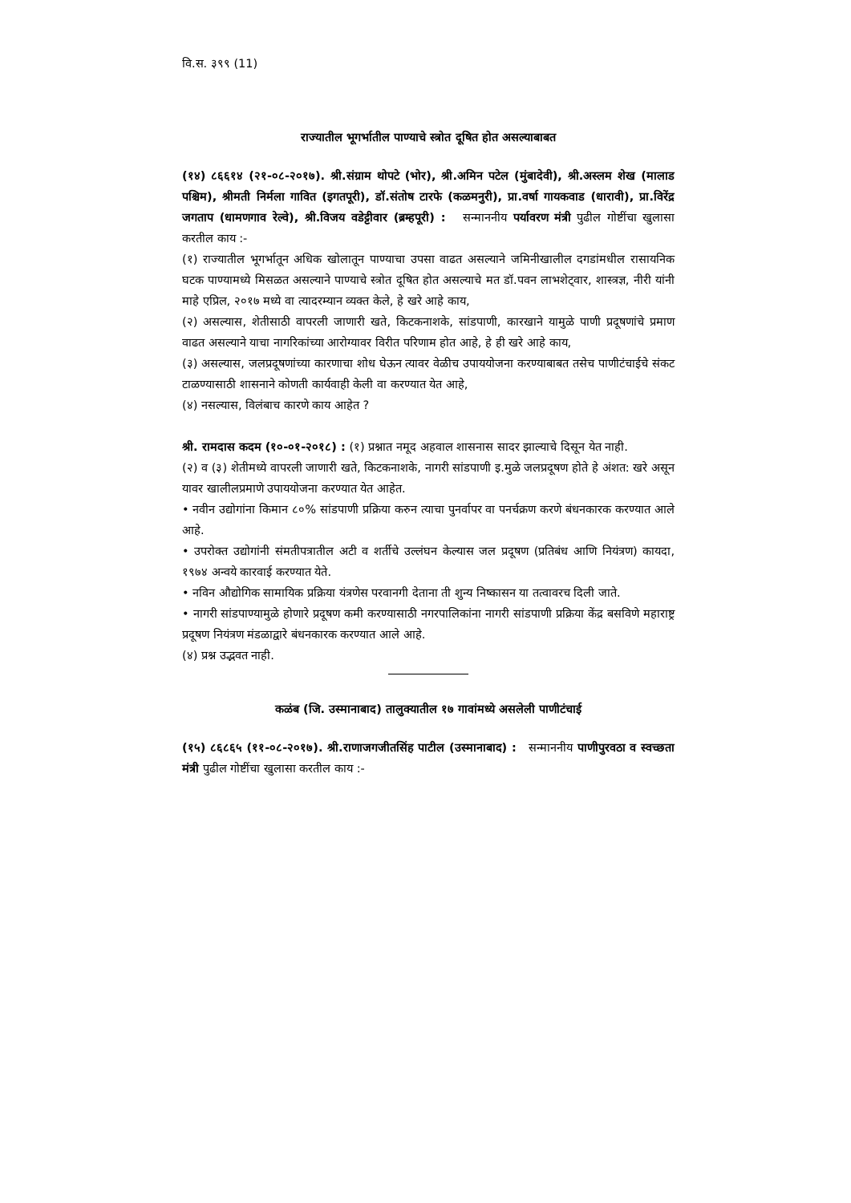वि.स. ३९९ (11)
राज्यातील भूगर्भातील पाण्याचे स्त्रोत दूषित होत असल्याबाबत
(१४) ८६६१४ (२१-०८-२०१७). श्री.संग्राम थोपटे (भोर), श्री.अमिन पटेल (मुंबादेवी), श्री.अस्लम शेख (मालाड पश्चिम), श्रीमती निर्मला गावित (इगतपूरी), डॉ.संतोष टारफे (कळमनुरी), प्रा.वर्षा गायकवाड (धारावी), प्रा.विरेंद्र जगताप (धामणगाव रेल्वे), श्री.विजय वडेट्टीवार (ब्रम्हपूरी) : सन्माननीय पर्यावरण मंत्री पुढील गोष्टींचा खुलासा करतील काय :-
(१) राज्यातील भूगर्भातून अधिक खोलातून पाण्याचा उपसा वाढत असल्याने जमिनीखालील दगडांमधील रासायनिक घटक पाण्यामध्ये मिसळत असल्याने पाण्याचे स्त्रोत दूषित होत असल्याचे मत डॉ.पवन लाभशेट्वार, शास्त्रज्ञ, नीरी यांनी माहे एप्रिल, २०१७ मध्ये वा त्यादरम्यान व्यक्त केले, हे खरे आहे काय,
(२) असल्यास, शेतीसाठी वापरली जाणारी खते, किटकनाशके, सांडपाणी, कारखाने यामुळे पाणी प्रदूषणांचे प्रमाण वाढत असल्याने याचा नागरिकांच्या आरोग्यावर विरीत परिणाम होत आहे, हे ही खरे आहे काय,
(३) असल्यास, जलप्रदूषणांच्या कारणाचा शोध घेऊन त्यावर वेळीच उपाययोजना करण्याबाबत तसेच पाणीटंचाईचे संकट टाळण्यासाठी शासनाने कोणती कार्यवाही केली वा करण्यात येत आहे,
(४) नसल्यास, विलंबाच कारणे काय आहेत ?
श्री. रामदास कदम (१०-०१-२०१८) : (१) प्रश्नात नमूद अहवाल शासनास सादर झाल्याचे दिसून येत नाही.
(२) व (३) शेतीमध्ये वापरली जाणारी खते, किटकनाशके, नागरी सांडपाणी इ.मुळे जलप्रदूषण होते हे अंशत: खरे असून यावर खालीलप्रमाणे उपाययोजना करण्यात येत आहेत.
• नवीन उद्योगांना किमान ८०% सांडपाणी प्रक्रिया करुन त्याचा पुनर्वापर वा पनर्चक्रण करणे बंधनकारक करण्यात आले आहे.
• उपरोक्त उद्योगांनी संमतीपत्रातील अटी व शर्तीचे उल्लंघन केल्यास जल प्रदूषण (प्रतिबंध आणि नियंत्रण) कायदा, १९७४ अन्वये कारवाई करण्यात येते.
• नविन औद्योगिक सामायिक प्रक्रिया यंत्रणेस परवानगी देताना ती शुन्य निष्कासन या तत्वावरच दिली जाते.
• नागरी सांडपाण्यामुळे होणारे प्रदूषण कमी करण्यासाठी नगरपालिकांना नागरी सांडपाणी प्रक्रिया केंद्र बसविणे महाराष्ट्र प्रदूषण नियंत्रण मंडळाद्वारे बंधनकारक करण्यात आले आहे.
(४) प्रश्न उद्भवत नाही.
कळंब (जि. उस्मानाबाद) तालुक्यातील १७ गावांमध्ये असलेली पाणीटंचाई
(१५) ८६८६५ (११-०८-२०१७). श्री.राणाजगजीतसिंह पाटील (उस्मानाबाद) : सन्माननीय पाणीपुरवठा व स्वच्छता मंत्री पुढील गोष्टींचा खुलासा करतील काय :-